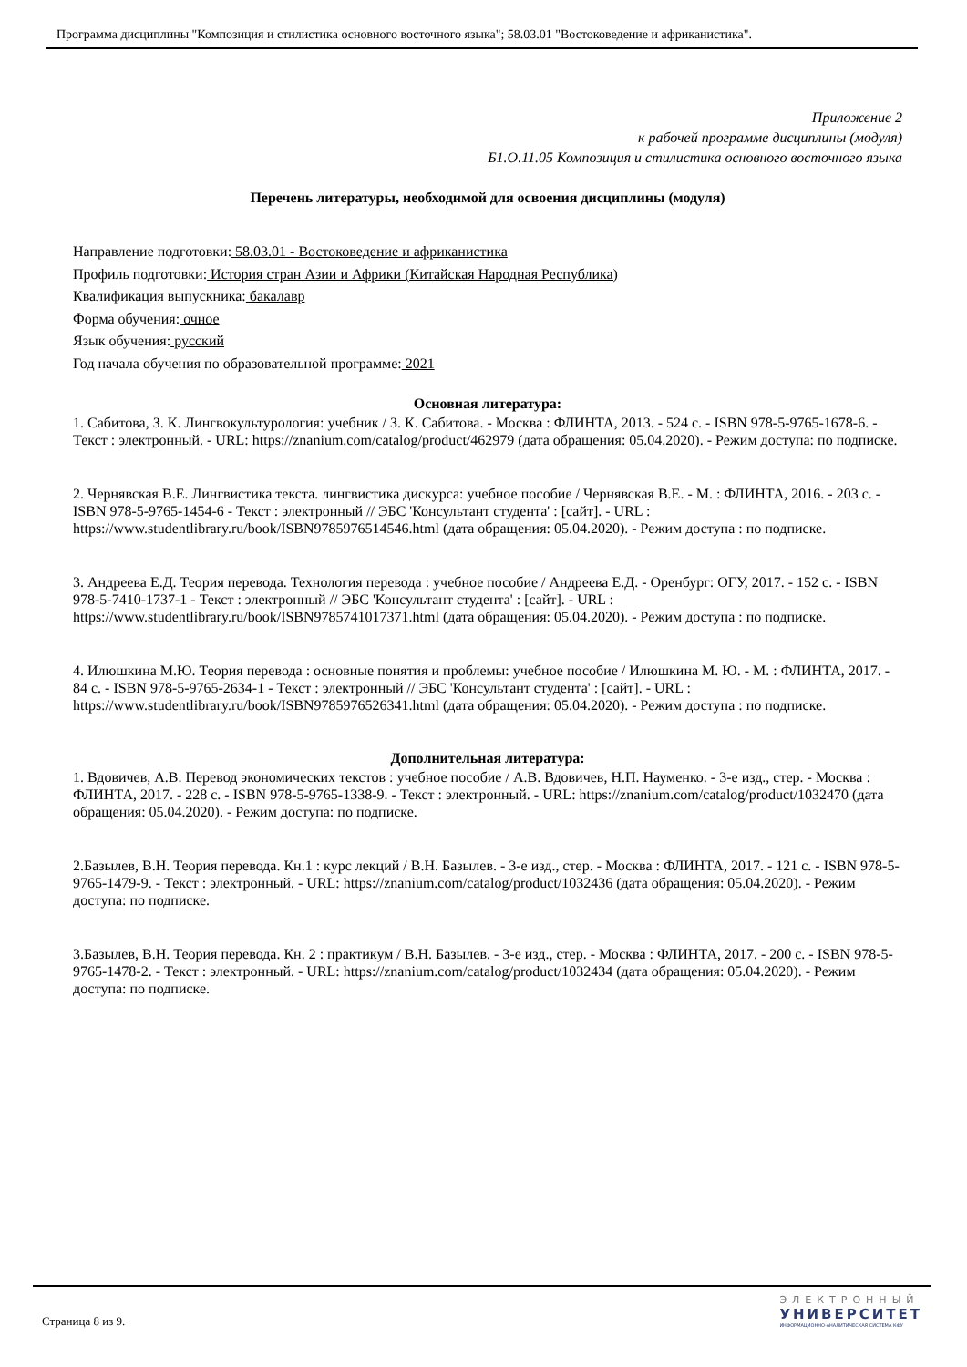Программа дисциплины "Композиция и стилистика основного восточного языка"; 58.03.01 "Востоковедение и африканистика".
Приложение 2
к рабочей программе дисциплины (модуля)
Б1.О.11.05 Композиция и стилистика основного восточного языка
Перечень литературы, необходимой для освоения дисциплины (модуля)
Направление подготовки: 58.03.01 - Востоковедение и африканистика
Профиль подготовки: История стран Азии и Африки (Китайская Народная Республика)
Квалификация выпускника: бакалавр
Форма обучения: очное
Язык обучения: русский
Год начала обучения по образовательной программе: 2021
Основная литература:
1. Сабитова, З. К. Лингвокультурология: учебник / З. К. Сабитова. - Москва : ФЛИНТА, 2013. - 524 с. - ISBN 978-5-9765-1678-6. - Текст : электронный. - URL: https://znanium.com/catalog/product/462979 (дата обращения: 05.04.2020). - Режим доступа: по подписке.
2. Чернявская В.Е. Лингвистика текста. лингвистика дискурса: учебное пособие / Чернявская В.Е. - М. : ФЛИНТА, 2016. - 203 с. - ISBN 978-5-9765-1454-6 - Текст : электронный // ЭБС 'Консультант студента' : [сайт]. - URL : https://www.studentlibrary.ru/book/ISBN9785976514546.html (дата обращения: 05.04.2020). - Режим доступа : по подписке.
3. Андреева Е.Д. Теория перевода. Технология перевода : учебное пособие / Андреева Е.Д. - Оренбург: ОГУ, 2017. - 152 с. - ISBN 978-5-7410-1737-1 - Текст : электронный // ЭБС 'Консультант студента' : [сайт]. - URL : https://www.studentlibrary.ru/book/ISBN9785741017371.html (дата обращения: 05.04.2020). - Режим доступа : по подписке.
4. Илюшкина М.Ю. Теория перевода : основные понятия и проблемы: учебное пособие / Илюшкина М. Ю. - М. : ФЛИНТА, 2017. - 84 с. - ISBN 978-5-9765-2634-1 - Текст : электронный // ЭБС 'Консультант студента' : [сайт]. - URL : https://www.studentlibrary.ru/book/ISBN9785976526341.html (дата обращения: 05.04.2020). - Режим доступа : по подписке.
Дополнительная литература:
1. Вдовичев, А.В. Перевод экономических текстов : учебное пособие / А.В. Вдовичев, Н.П. Науменко. - 3-е изд., стер. - Москва : ФЛИНТА, 2017. - 228 с. - ISBN 978-5-9765-1338-9. - Текст : электронный. - URL: https://znanium.com/catalog/product/1032470 (дата обращения: 05.04.2020). - Режим доступа: по подписке.
2.Базылев, В.Н. Теория перевода. Кн.1 : курс лекций / В.Н. Базылев. - 3-е изд., стер. - Москва : ФЛИНТА, 2017. - 121 с. - ISBN 978-5-9765-1479-9. - Текст : электронный. - URL: https://znanium.com/catalog/product/1032436 (дата обращения: 05.04.2020). - Режим доступа: по подписке.
3.Базылев, В.Н. Теория перевода. Кн. 2 : практикум / В.Н. Базылев. - 3-е изд., стер. - Москва : ФЛИНТА, 2017. - 200 с. - ISBN 978-5-9765-1478-2. - Текст : электронный. - URL: https://znanium.com/catalog/product/1032434 (дата обращения: 05.04.2020). - Режим доступа: по подписке.
Страница 8 из 9.
ЭЛЕКТРОННЫЙ
УНИВЕРСИТЕТ
ИНФОРМАЦИОННО-АНАЛИТИЧЕСКАЯ СИСТЕМА КФУ